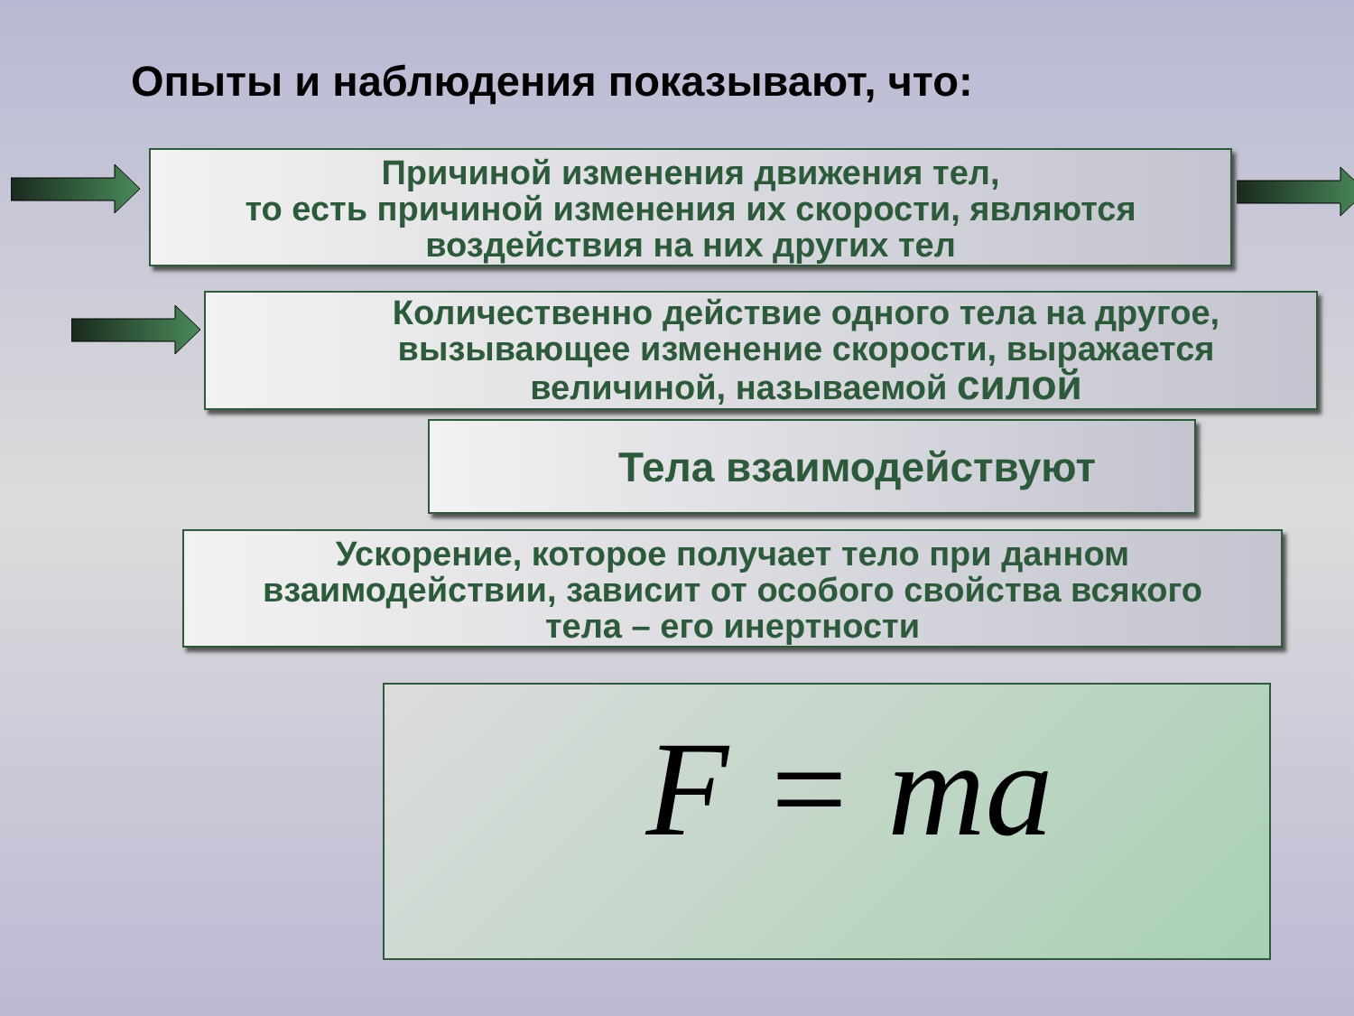Опыты и наблюдения показывают, что:
Причиной изменения движения тел,
то есть причиной изменения их скорости, являются
воздействия на них других тел
Количественно действие одного тела на другое,
вызывающее изменение скорости, выражается
величиной, называемой силой
Тела взаимодействуют
Ускорение, которое получает тело при данном
взаимодействии, зависит от особого свойства всякого
тела – его инертности
F = ma